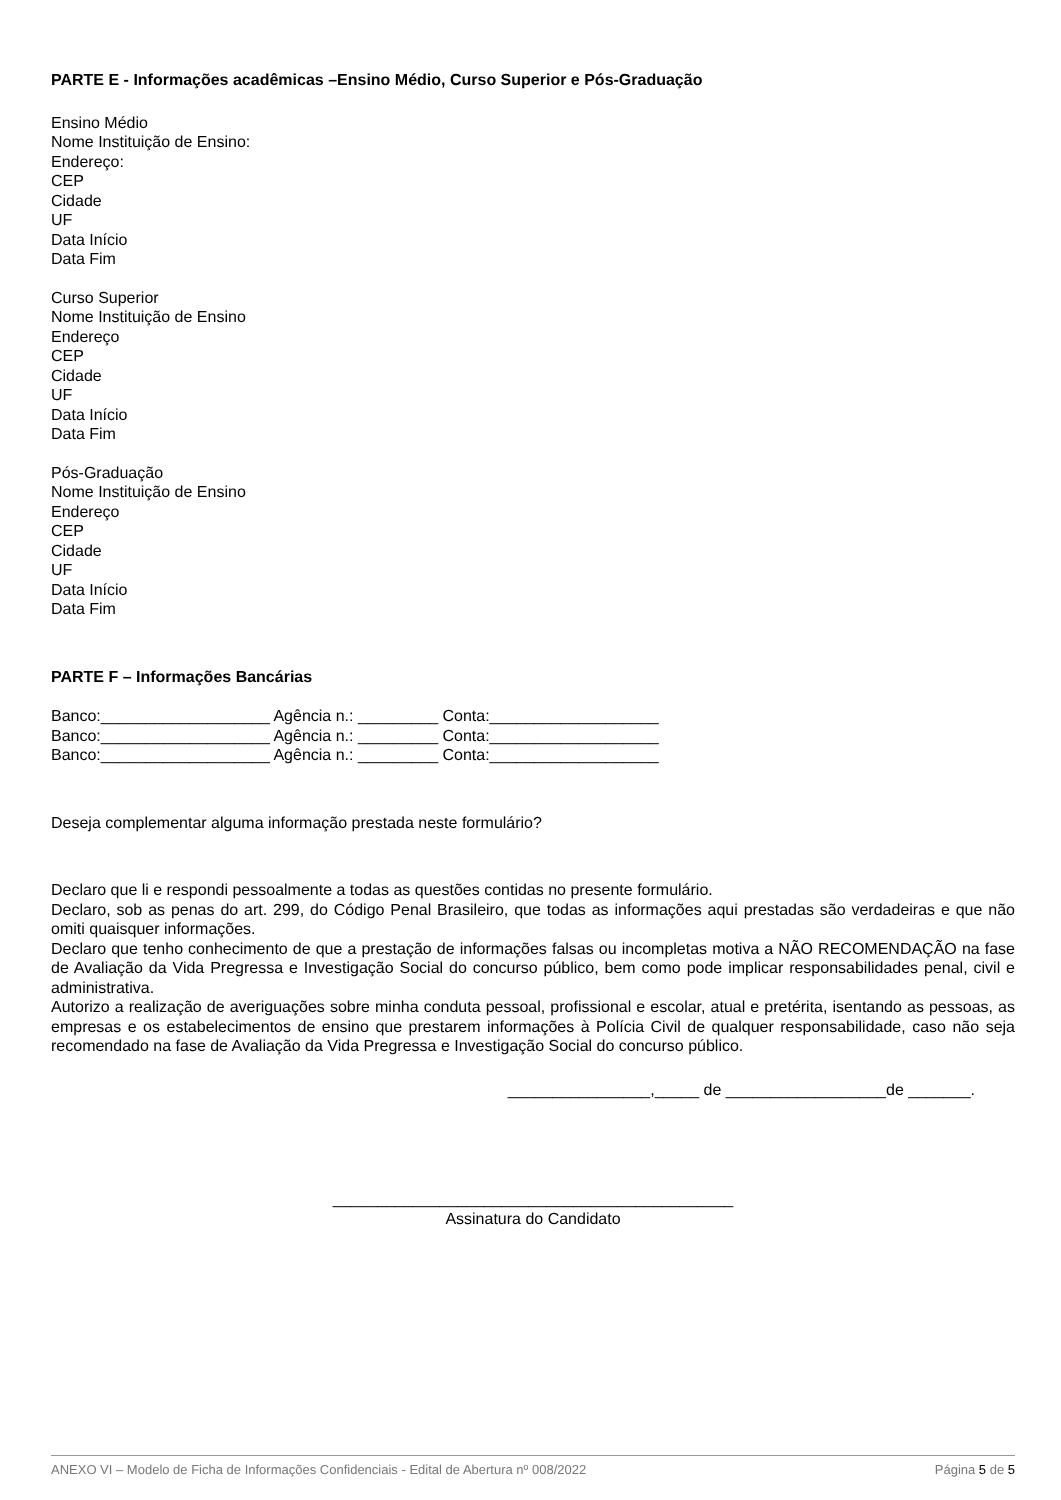PARTE E - Informações acadêmicas –Ensino Médio, Curso Superior e Pós-Graduação
Ensino Médio
Nome Instituição de Ensino:
Endereço:
CEP
Cidade
UF
Data Início
Data Fim
Curso Superior
Nome Instituição de Ensino
Endereço
CEP
Cidade
UF
Data Início
Data Fim
Pós-Graduação
Nome Instituição de Ensino
Endereço
CEP
Cidade
UF
Data Início
Data Fim
PARTE F – Informações Bancárias
Banco:___________________ Agência n.: _________ Conta:___________________
Banco:___________________ Agência n.: _________ Conta:___________________
Banco:___________________ Agência n.: _________ Conta:___________________
Deseja complementar alguma informação prestada neste formulário?
Declaro que li e respondi pessoalmente a todas as questões contidas no presente formulário.
Declaro, sob as penas do art. 299, do Código Penal Brasileiro, que todas as informações aqui prestadas são verdadeiras e que não omiti quaisquer informações.
Declaro que tenho conhecimento de que a prestação de informações falsas ou incompletas motiva a NÃO RECOMENDAÇÃO na fase de Avaliação da Vida Pregressa e Investigação Social do concurso público, bem como pode implicar responsabilidades penal, civil e administrativa.
Autorizo a realização de averiguações sobre minha conduta pessoal, profissional e escolar, atual e pretérita, isentando as pessoas, as empresas e os estabelecimentos de ensino que prestarem informações à Polícia Civil de qualquer responsabilidade, caso não seja recomendado na fase de Avaliação da Vida Pregressa e Investigação Social do concurso público.
________________,_____ de __________________de _______.
_____________________________________________
Assinatura do Candidato
ANEXO VI – Modelo de Ficha de Informações Confidenciais - Edital de Abertura nº 008/2022 Página 5 de 5